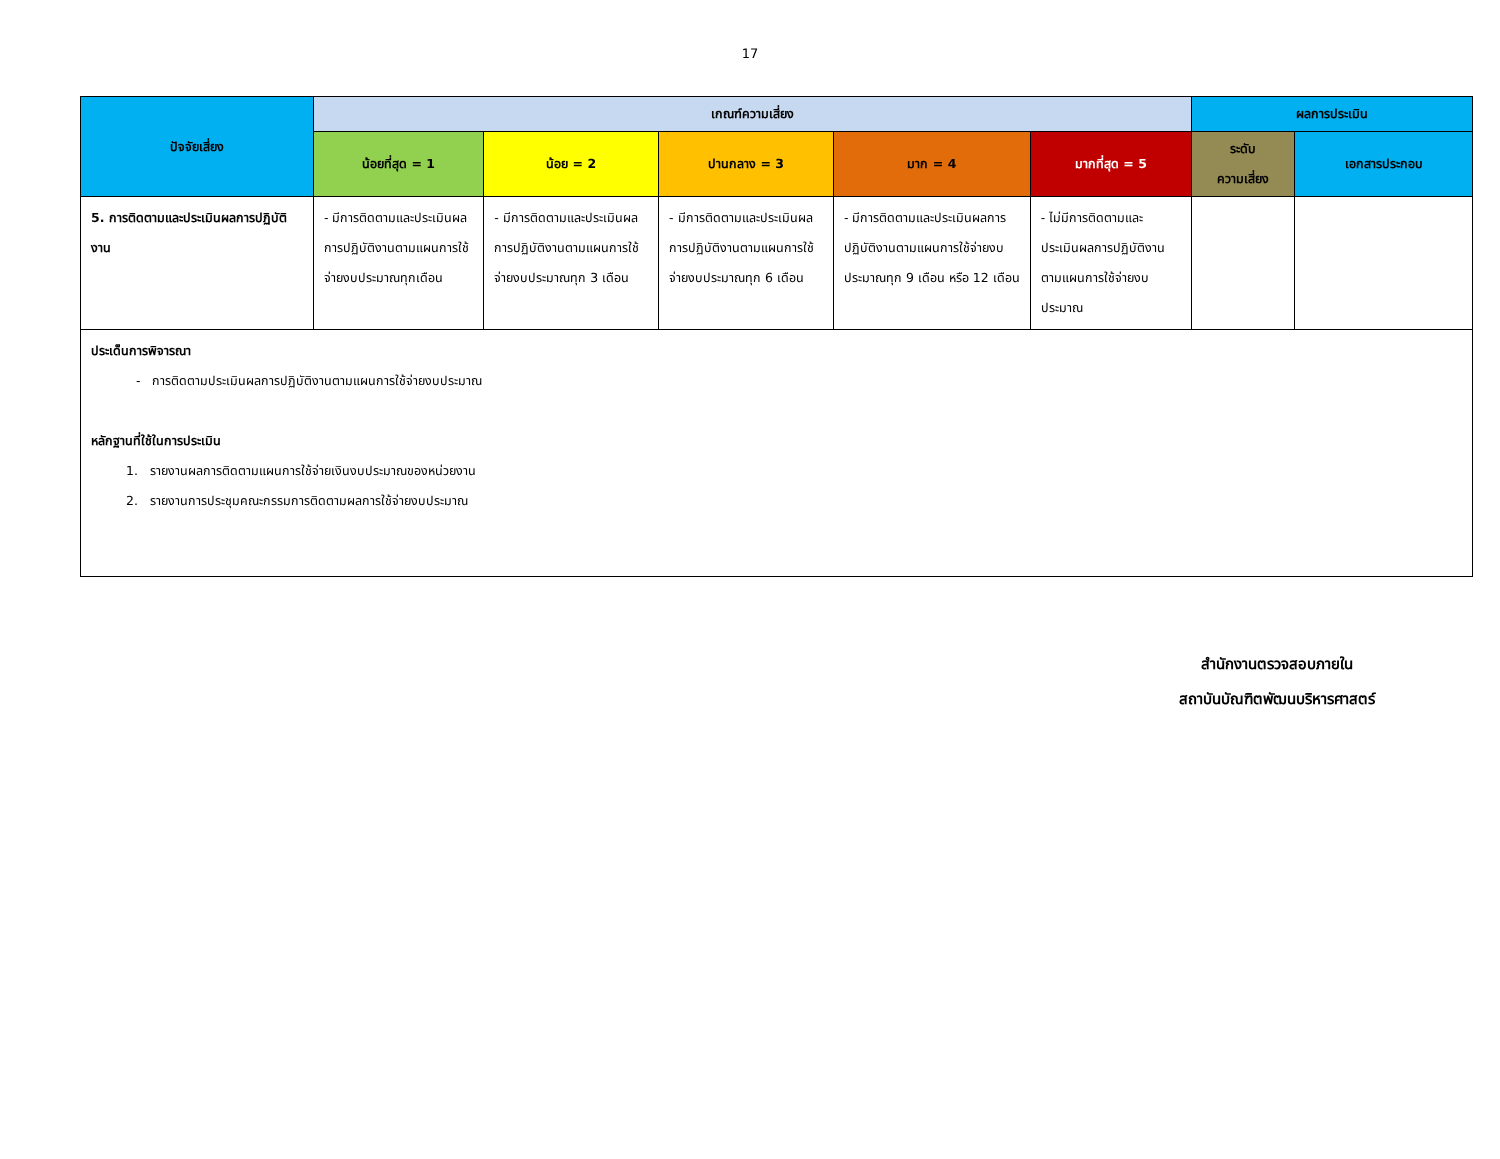17
| ปัจจัยเสี่ยง | เกณฑ์ความเสี่ยง | | | | | ผลการประเมิน | |
| --- | --- | --- | --- | --- | --- | --- | --- |
| | น้อยที่สุด = 1 | น้อย = 2 | ปานกลาง = 3 | มาก = 4 | มากที่สุด = 5 | ระดับ ความเสี่ยง | เอกสารประกอบ |
| 5. การติดตามและประเมินผลการปฏิบัติงาน | - มีการติดตามและประเมินผลการปฏิบัติงานตามแผนการใช้จ่ายงบประมาณทุกเดือน | - มีการติดตามและประเมินผลการปฏิบัติงานตามแผนการใช้จ่ายงบประมาณทุก 3 เดือน | - มีการติดตามและประเมินผลการปฏิบัติงานตามแผนการใช้จ่ายงบประมาณทุก 6 เดือน | - มีการติดตามและประเมินผลการปฏิบัติงานตามแผนการใช้จ่ายงบประมาณทุก 9 เดือน หรือ 12 เดือน | - ไม่มีการติดตามและประเมินผลการปฏิบัติงานตามแผนการใช้จ่ายงบประมาณ | | |
| ประเด็นการพิจารณา - การติดตามประเมินผลการปฏิบัติงานตามแผนการใช้จ่ายงบประมาณ หลักฐานที่ใช้ในการประเมิน 1. รายงานผลการติดตามแผนการใช้จ่ายเงินงบประมาณของหน่วยงาน 2. รายงานการประชุมคณะกรรมการติดตามผลการใช้จ่ายงบประมาณ | | | | | | | |
สำนักงานตรวจสอบภายใน
สถาบันบัณฑิตพัฒนบริหารศาสตร์